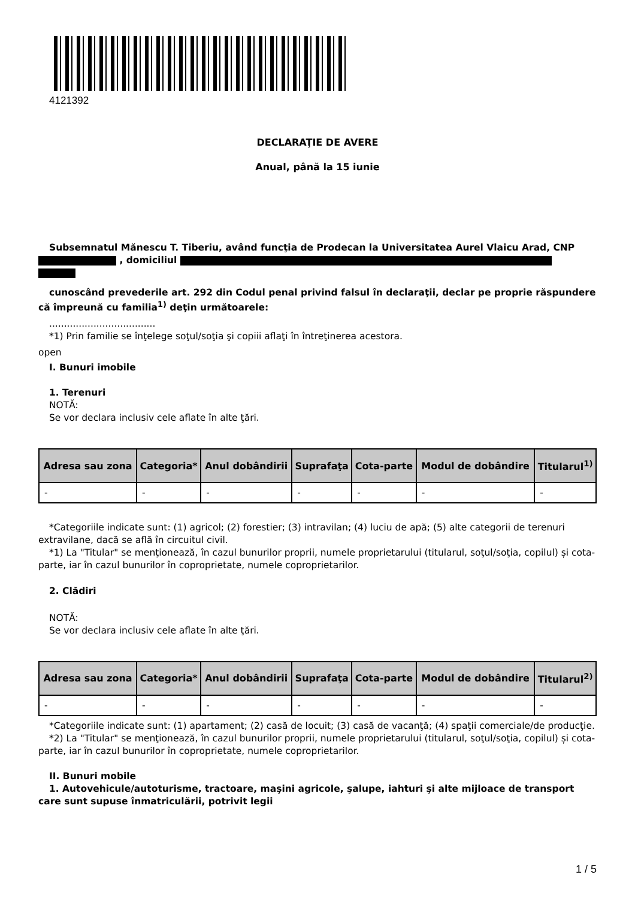4121392
DECLARAŢIE DE AVERE
Anual, până la 15 iunie
Subsemnatul Mănescu T. Tiberiu, având funcţia de Prodecan la Universitatea Aurel Vlaicu Arad, CNP , domiciliul
cunoscând prevederile art. 292 din Codul penal privind falsul în declaraţii, declar pe proprie răspundere că împreună cu familia<sup>1)</sup> deţin următoarele:
....................................
*1) Prin familie se înţelege soţul/soţia şi copiii aflaţi în întreţinerea acestora.
open
I. Bunuri imobile
1. Terenuri
NOTĂ:
Se vor declara inclusiv cele aflate în alte ţări.
| Adresa sau zona | Categoria* | Anul dobândirii | Suprafaţa | Cota-parte | Modul de dobândire | Titularul<sup>1)</sup> |
| --- | --- | --- | --- | --- | --- | --- |
| - | - | - | - | - | - | - |
*Categoriile indicate sunt: (1) agricol; (2) forestier; (3) intravilan; (4) luciu de apă; (5) alte categorii de terenuri extravilane, dacă se află în circuitul civil.
*1) La "Titular" se menţionează, în cazul bunurilor proprii, numele proprietarului (titularul, soţul/soţia, copilul) și cota-parte, iar în cazul bunurilor în coproprietate, numele coproprietarilor.
2. Clădiri
NOTĂ:
Se vor declara inclusiv cele aflate în alte ţări.
| Adresa sau zona | Categoria* | Anul dobândirii | Suprafaţa | Cota-parte | Modul de dobândire | Titularul<sup>2)</sup> |
| --- | --- | --- | --- | --- | --- | --- |
| - | - | - | - | - | - | - |
*Categoriile indicate sunt: (1) apartament; (2) casă de locuit; (3) casă de vacanţă; (4) spaţii comerciale/de producţie.
*2) La "Titular" se menţionează, în cazul bunurilor proprii, numele proprietarului (titularul, soţul/soţia, copilul) și cota-parte, iar în cazul bunurilor în coproprietate, numele coproprietarilor.
II. Bunuri mobile
1. Autovehicule/autoturisme, tractoare, maşini agricole, şalupe, iahturi şi alte mijloace de transport care sunt supuse înmatriculării, potrivit legii
1 / 5